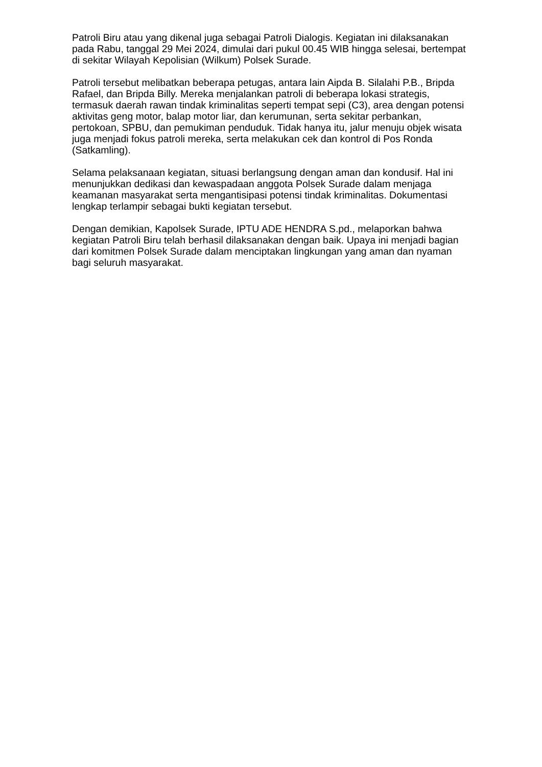Patroli Biru atau yang dikenal juga sebagai Patroli Dialogis. Kegiatan ini dilaksanakan pada Rabu, tanggal 29 Mei 2024, dimulai dari pukul 00.45 WIB hingga selesai, bertempat di sekitar Wilayah Kepolisian (Wilkum) Polsek Surade.
Patroli tersebut melibatkan beberapa petugas, antara lain Aipda B. Silalahi P.B., Bripda Rafael, dan Bripda Billy. Mereka menjalankan patroli di beberapa lokasi strategis, termasuk daerah rawan tindak kriminalitas seperti tempat sepi (C3), area dengan potensi aktivitas geng motor, balap motor liar, dan kerumunan, serta sekitar perbankan, pertokoan, SPBU, dan pemukiman penduduk. Tidak hanya itu, jalur menuju objek wisata juga menjadi fokus patroli mereka, serta melakukan cek dan kontrol di Pos Ronda (Satkamling).
Selama pelaksanaan kegiatan, situasi berlangsung dengan aman dan kondusif. Hal ini menunjukkan dedikasi dan kewaspadaan anggota Polsek Surade dalam menjaga keamanan masyarakat serta mengantisipasi potensi tindak kriminalitas. Dokumentasi lengkap terlampir sebagai bukti kegiatan tersebut.
Dengan demikian, Kapolsek Surade, IPTU ADE HENDRA S.pd., melaporkan bahwa kegiatan Patroli Biru telah berhasil dilaksanakan dengan baik. Upaya ini menjadi bagian dari komitmen Polsek Surade dalam menciptakan lingkungan yang aman dan nyaman bagi seluruh masyarakat.